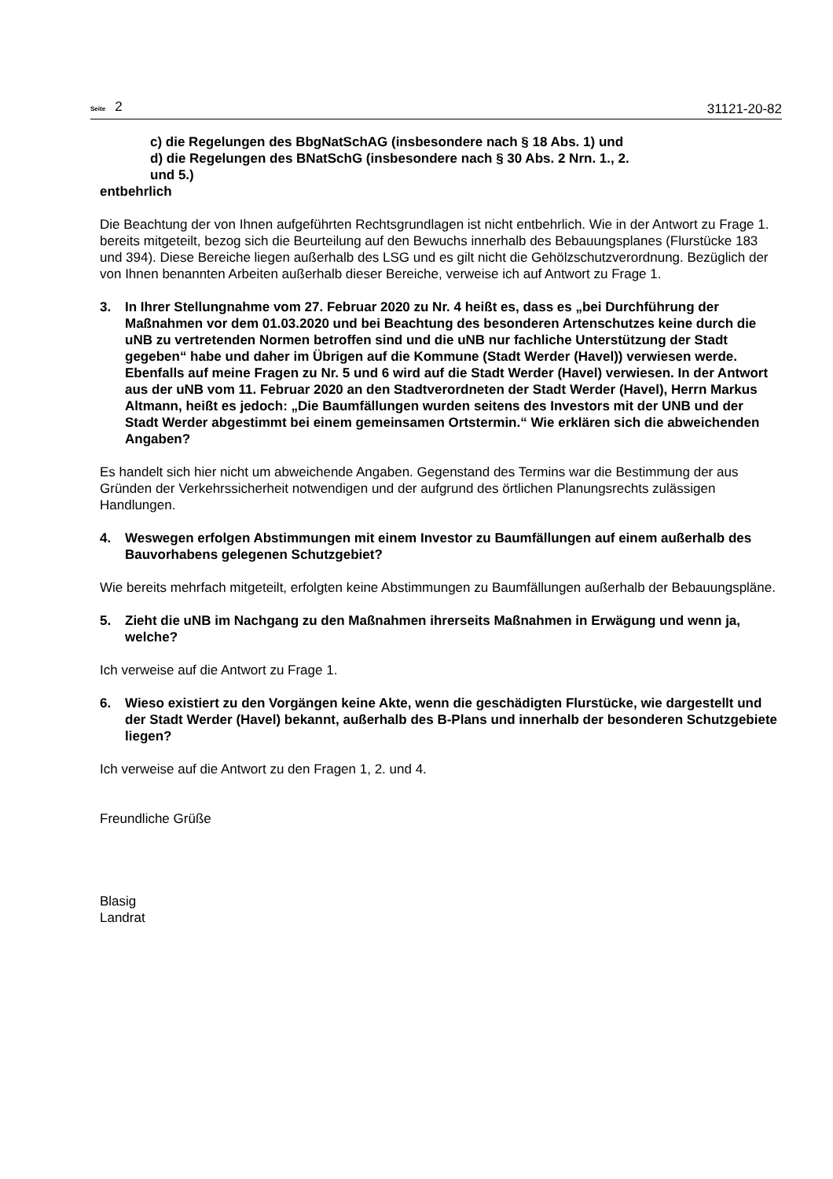Seite 2
31121-20-82
c) die Regelungen des BbgNatSchAG (insbesondere nach § 18 Abs. 1) und
d) die Regelungen des BNatSchG (insbesondere nach § 30 Abs. 2 Nrn. 1., 2.
und 5.)
entbehrlich
Die Beachtung der von Ihnen aufgeführten Rechtsgrundlagen ist nicht entbehrlich. Wie in der Antwort zu Frage 1. bereits mitgeteilt, bezog sich die Beurteilung auf den Bewuchs innerhalb des Bebauungsplanes (Flurstücke 183 und 394). Diese Bereiche liegen außerhalb des LSG und es gilt nicht die Gehölzschutzverordnung. Bezüglich der von Ihnen benannten Arbeiten außerhalb dieser Bereiche, verweise ich auf Antwort zu Frage 1.
3. In Ihrer Stellungnahme vom 27. Februar 2020 zu Nr. 4 heißt es, dass es „bei Durchführung der Maßnahmen vor dem 01.03.2020 und bei Beachtung des besonderen Artenschutzes keine durch die uNB zu vertretenden Normen betroffen sind und die uNB nur fachliche Unterstützung der Stadt gegeben“ habe und daher im Übrigen auf die Kommune (Stadt Werder (Havel)) verwiesen werde. Ebenfalls auf meine Fragen zu Nr. 5 und 6 wird auf die Stadt Werder (Havel) verwiesen. In der Antwort aus der uNB vom 11. Februar 2020 an den Stadtverordneten der Stadt Werder (Havel), Herrn Markus Altmann, heißt es jedoch: „Die Baumfällungen wurden seitens des Investors mit der UNB und der Stadt Werder abgestimmt bei einem gemeinsamen Ortstermin.“ Wie erklären sich die abweichenden Angaben?
Es handelt sich hier nicht um abweichende Angaben. Gegenstand des Termins war die Bestimmung der aus Gründen der Verkehrssicherheit notwendigen und der aufgrund des örtlichen Planungsrechts zulässigen Handlungen.
4. Weswegen erfolgen Abstimmungen mit einem Investor zu Baumfällungen auf einem außerhalb des Bauvorhabens gelegenen Schutzgebiet?
Wie bereits mehrfach mitgeteilt, erfolgten keine Abstimmungen zu Baumfällungen außerhalb der Bebauungspläne.
5. Zieht die uNB im Nachgang zu den Maßnahmen ihrerseits Maßnahmen in Erwägung und wenn ja, welche?
Ich verweise auf die Antwort zu Frage 1.
6. Wieso existiert zu den Vorgängen keine Akte, wenn die geschädigten Flurstücke, wie dargestellt und der Stadt Werder (Havel) bekannt, außerhalb des B-Plans und innerhalb der besonderen Schutzgebiete liegen?
Ich verweise auf die Antwort zu den Fragen 1, 2. und 4.
Freundliche Grüße
Blasig
Landrat